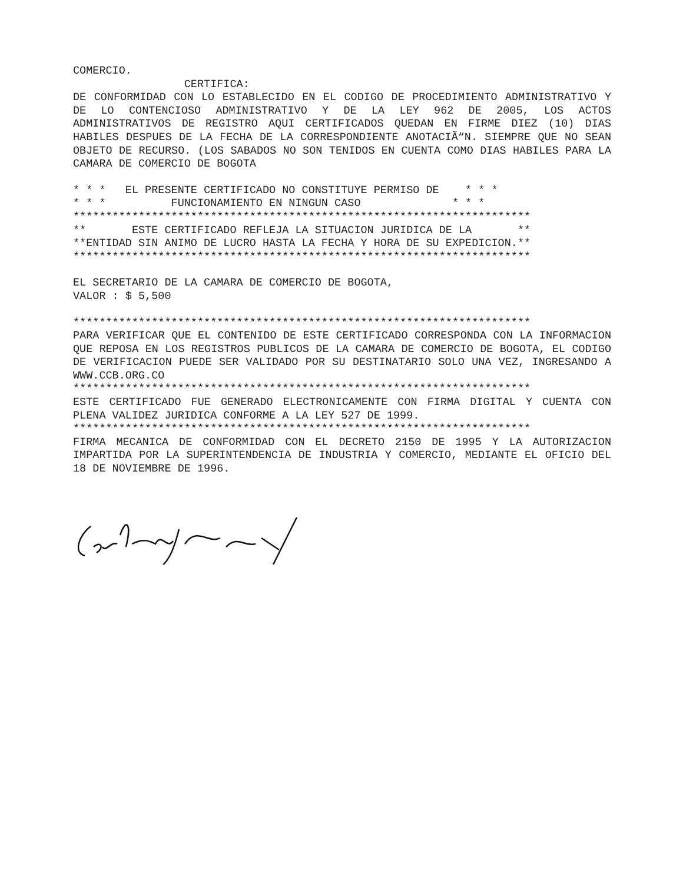COMERCIO.
CERTIFICA:
DE CONFORMIDAD CON LO ESTABLECIDO EN EL CODIGO DE PROCEDIMIENTO ADMINISTRATIVO Y DE LO CONTENCIOSO ADMINISTRATIVO Y DE LA LEY 962 DE 2005, LOS ACTOS ADMINISTRATIVOS DE REGISTRO AQUI CERTIFICADOS QUEDAN EN FIRME DIEZ (10) DIAS HABILES DESPUES DE LA FECHA DE LA CORRESPONDIENTE ANOTACIÃ“N. SIEMPRE QUE NO SEAN OBJETO DE RECURSO. (LOS SABADOS NO SON TENIDOS EN CUENTA COMO DIAS HABILES PARA LA CAMARA DE COMERCIO DE BOGOTA
* * * EL PRESENTE CERTIFICADO NO CONSTITUYE PERMISO DE * * *
* * * FUNCIONAMIENTO EN NINGUN CASO * * *
**********************************************************************
** ESTE CERTIFICADO REFLEJA LA SITUACION JURIDICA DE LA **
**ENTIDAD SIN ANIMO DE LUCRO HASTA LA FECHA Y HORA DE SU EXPEDICION.**
**********************************************************************
EL SECRETARIO DE LA CAMARA DE COMERCIO DE BOGOTA,
VALOR : $ 5,500
**********************************************************************
PARA VERIFICAR QUE EL CONTENIDO DE ESTE CERTIFICADO CORRESPONDA CON LA INFORMACION QUE REPOSA EN LOS REGISTROS PUBLICOS DE LA CAMARA DE COMERCIO DE BOGOTA, EL CODIGO DE VERIFICACION PUEDE SER VALIDADO POR SU DESTINATARIO SOLO UNA VEZ, INGRESANDO A WWW.CCB.ORG.CO
**********************************************************************
ESTE CERTIFICADO FUE GENERADO ELECTRONICAMENTE CON FIRMA DIGITAL Y CUENTA CON PLENA VALIDEZ JURIDICA CONFORME A LA LEY 527 DE 1999.
**********************************************************************
FIRMA MECANICA DE CONFORMIDAD CON EL DECRETO 2150 DE 1995 Y LA AUTORIZACION IMPARTIDA POR LA SUPERINTENDENCIA DE INDUSTRIA Y COMERCIO, MEDIANTE EL OFICIO DEL 18 DE NOVIEMBRE DE 1996.